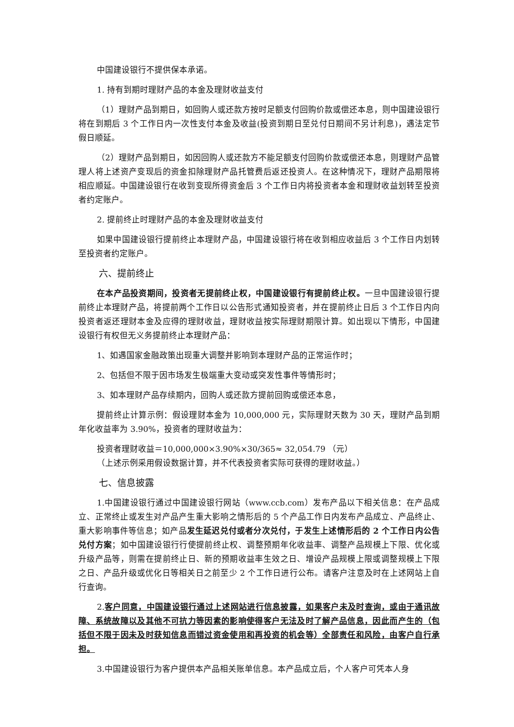中国建设银行不提供保本承诺。
1. 持有到期时理财产品的本金及理财收益支付
（1）理财产品到期日，如回购人或还款方按时足额支付回购价款或偿还本息，则中国建设银行将在到期后 3 个工作日内一次性支付本金及收益(投资到期日至兑付日期间不另计利息)，遇法定节假日顺延。
（2）理财产品到期日，如因回购人或还款方不能足额支付回购价款或偿还本息，则理财产品管理人将上述资产变现后的资金扣除理财产品托管费后返还投资人。在这种情况下，理财产品期限将相应顺延。中国建设银行在收到变现所得资金后 3 个工作日内将投资者本金和理财收益划转至投资者约定账户。
2. 提前终止时理财产品的本金及理财收益支付
如果中国建设银行提前终止本理财产品，中国建设银行将在收到相应收益后 3 个工作日内划转至投资者约定账户。
六、提前终止
在本产品投资期间，投资者无提前终止权，中国建设银行有提前终止权。一旦中国建设银行提前终止本理财产品，将提前两个工作日以公告形式通知投资者，并在提前终止日后 3 个工作日内向投资者返还理财本金及应得的理财收益，理财收益按实际理财期限计算。如出现以下情形，中国建设银行有权但无义务提前终止本理财产品：
1、如遇国家金融政策出现重大调整并影响到本理财产品的正常运作时；
2、包括但不限于因市场发生极端重大变动或突发性事件等情形时；
3、如本理财产品存续期内，回购人或还款方提前回购或偿还本息，
提前终止计算示例：假设理财本金为 10,000,000 元，实际理财天数为 30 天，理财产品到期年化收益率为 3.90%，投资者的理财收益为：
投资者理财收益＝10,000,000×3.90%×30/365≈ 32,054.79 （元）
（上述示例采用假设数据计算，并不代表投资者实际可获得的理财收益。）
七、信息披露
1.中国建设银行通过中国建设银行网站（www.ccb.com）发布产品以下相关信息：在产品成立、正常终止或发生对产品产生重大影响之情形后的 5 个产品工作日内发布产品成立、产品终止、重大影响事件等信息；如产品发生延迟兑付或者分次兑付，于发生上述情形后的 2 个工作日内公告兑付方案；如中国建设银行行使提前终止权、调整预期年化收益率、调整产品规模上下限、优化或升级产品等，则需在提前终止日、新的预期收益率生效之日、增设产品规模上限或调整规模上下限之日、产品升级或优化日等相关日之前至少 2 个工作日进行公布。请客户注意及时在上述网站上自行查询。
2.客户同意，中国建设银行通过上述网站进行信息披露，如果客户未及时查询，或由于通讯故障、系统故障以及其他不可抗力等因素的影响使得客户无法及时了解产品信息，因此而产生的（包括但不限于因未及时获知信息而错过资金使用和再投资的机会等）全部责任和风险，由客户自行承担。
3.中国建设银行为客户提供本产品相关账单信息。本产品成立后，个人客户可凭本人身